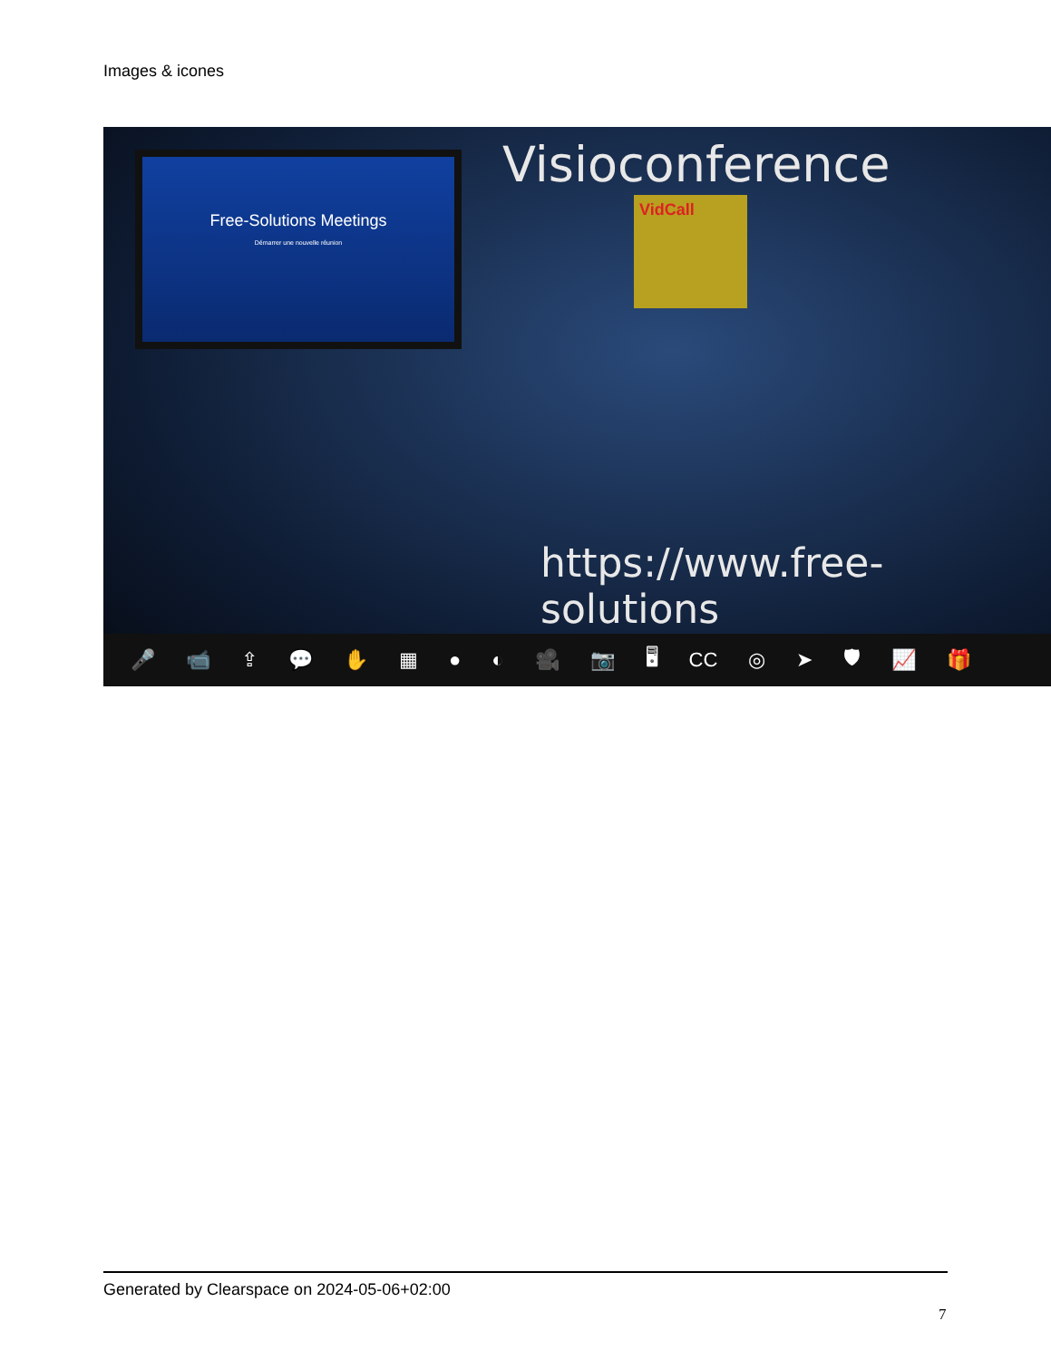Images & icones
Free-Solutions Meetings
Démarrer une nouvelle réunion
Visioconference
VidCall
https://www.free-solutions
🎤 📹 ⇪ 💬 ✋ ▦ ● ◐ 🎥 📷 🖥 CC ◎ ➤ 🛡 📈 🎁
Generated by Clearspace on 2024-05-06+02:00
7